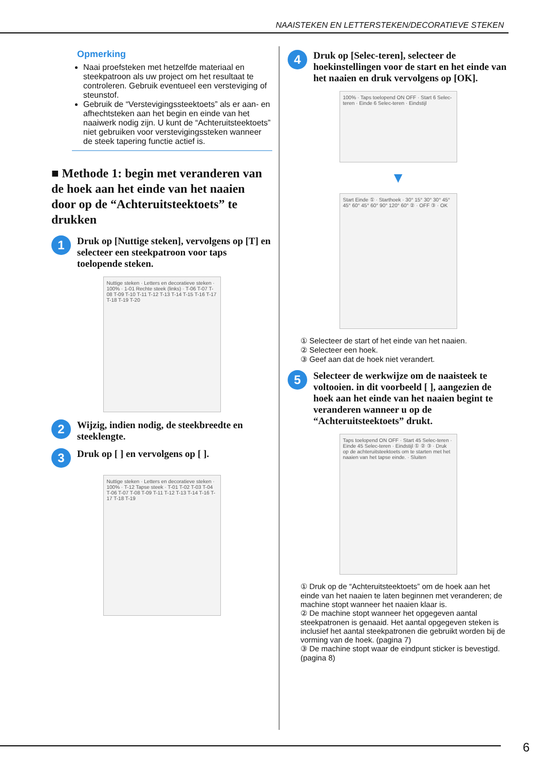NAAISTEKEN EN LETTERSTEKEN/DECORATIEVE STEKEN
Opmerking
Naai proefsteken met hetzelfde materiaal en steekpatroon als uw project om het resultaat te controleren. Gebruik eventueel een versteviging of steunstof.
Gebruik de “Verstevigingssteektoets” als er aan- en afhechtsteken aan het begin en einde van het naaiwerk nodig zijn. U kunt de “Achteruitsteektoets” niet gebruiken voor verstevigingssteken wanneer de steek tapering functie actief is.
■ Methode 1: begin met veranderen van de hoek aan het einde van het naaien door op de “Achteruitsteektoets” te drukken
1
Druk op [Nuttige steken], vervolgens op [T] en selecteer een steekpatroon voor taps toelopende steken.
Nuttige steken · Letters en decoratieve steken · 100% · 1-01 Rechte steek (links) · T-06 T-07 T-08 T-09 T-10 T-11 T-12 T-13 T-14 T-15 T-16 T-17 T-18 T-19 T-20
2
Wijzig, indien nodig, de steekbreedte en steeklengte.
3
Druk op [ ] en vervolgens op [ ].
Nuttige steken · Letters en decoratieve steken · 100% · T-12 Tapse steek · T-01 T-02 T-03 T-04 T-06 T-07 T-08 T-09 T-11 T-12 T-13 T-14 T-16 T-17 T-18 T-19
4
Druk op [Selec-teren], selecteer de hoekinstellingen voor de start en het einde van het naaien en druk vervolgens op [OK].
100% · Taps toelopend ON OFF · Start 6 Selec-teren · Einde 6 Selec-teren · Eindstijl
▼
Start Einde ① · Starthoek · 30° 15° 30° 30° 45° 45° 60° 45° 60° 90° 120° 60° ② · OFF ③ · OK
① Selecteer de start of het einde van het naaien.
② Selecteer een hoek.
③ Geef aan dat de hoek niet verandert.
5
Selecteer de werkwijze om de naaisteek te voltooien. in dit voorbeeld [ ], aangezien de hoek aan het einde van het naaien begint te veranderen wanneer u op de “Achteruitsteektoets” drukt.
Taps toelopend ON OFF · Start 45 Selec-teren · Einde 45 Selec-teren · Eindstijl ① ② ③ · Druk op de achteruitsteektoets om te starten met het naaien van het tapse einde. · Sluiten
① Druk op de “Achteruitsteektoets” om de hoek aan het einde van het naaien te laten beginnen met veranderen; de machine stopt wanneer het naaien klaar is.
② De machine stopt wanneer het opgegeven aantal steekpatronen is genaaid. Het aantal opgegeven steken is inclusief het aantal steekpatronen die gebruikt worden bij de vorming van de hoek. (pagina 7)
③ De machine stopt waar de eindpunt sticker is bevestigd. (pagina 8)
6